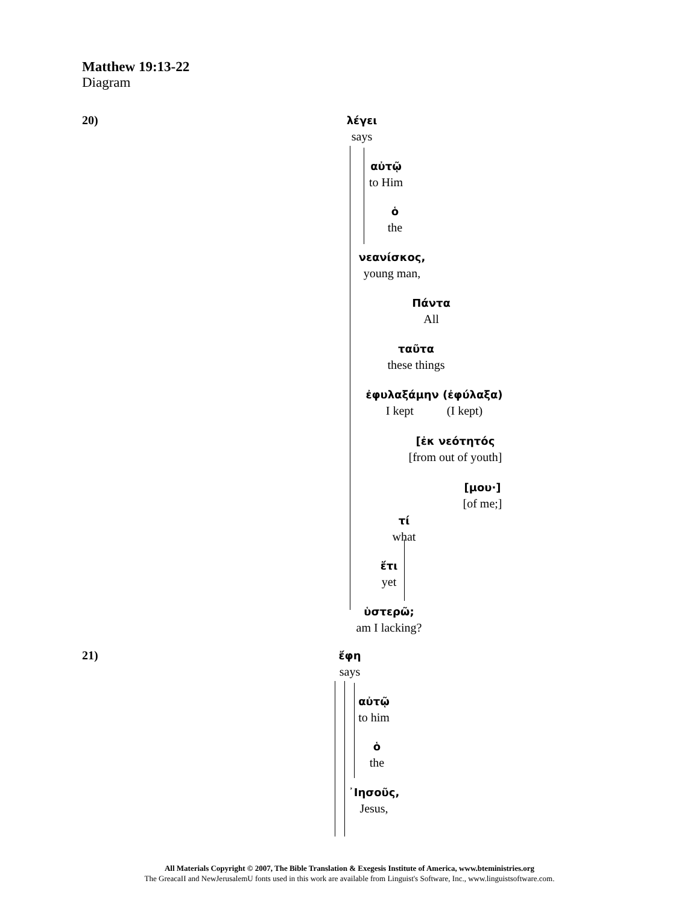Matthew 19:13-22
Diagram
20)
λέγει
says
αὐτῷ
to Him
ὁ
the
νεανίσκος,
young man,
Πάντα
All
ταῦτα
these things
ἐφυλαξάμην (ἐφύλαξα)
I kept (I kept)
[ἐκ νεότητός
[from out of youth]
[μου·]
[of me;]
τί
what
ἔτι
yet
ὑστερῶ;
am I lacking?
21)
ἔφη
says
αὐτῷ
to him
ὁ
the
᾿Ιησοῦς,
Jesus,
All Materials Copyright © 2007, The Bible Translation & Exegesis Institute of America, www.bteministries.org
The GreacaII and NewJerusalemU fonts used in this work are available from Linguist's Software, Inc., www.linguistsoftware.com.